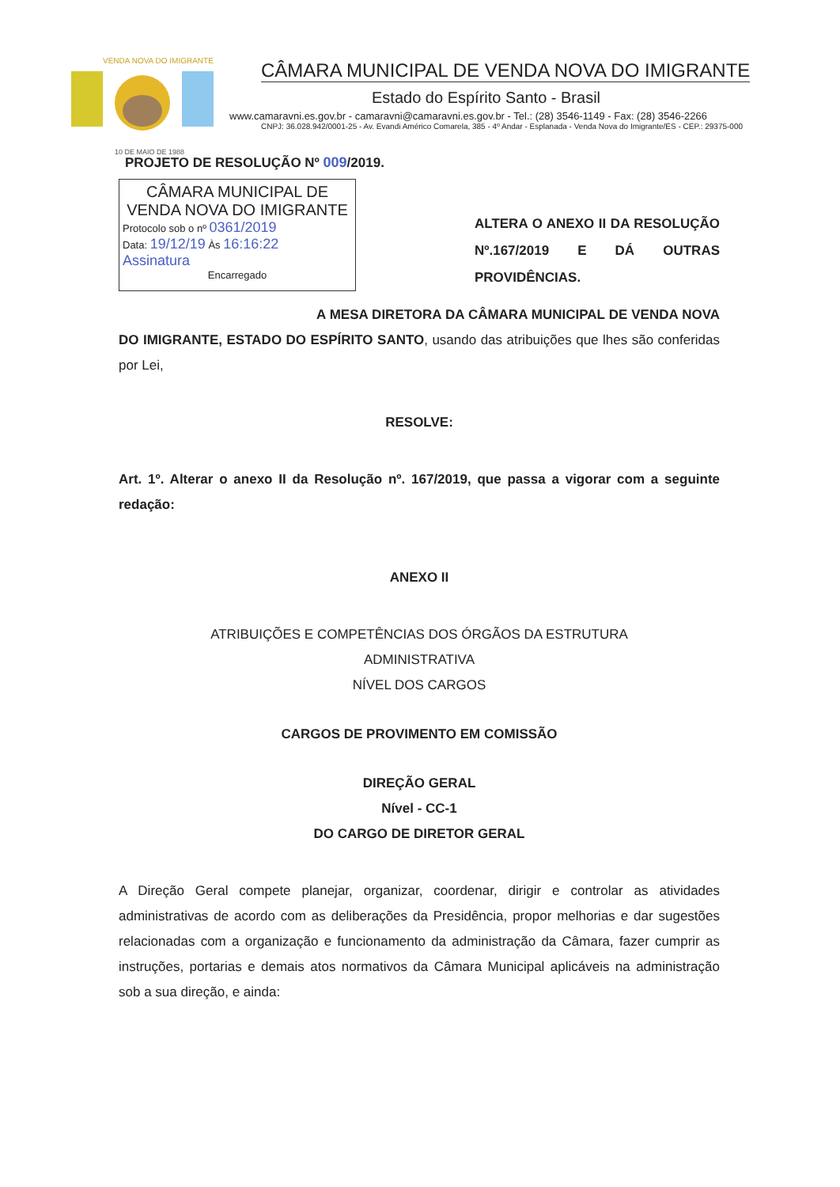VENDA NOVA DO IMIGRANTE
10 DE MAIO DE 1988
CÂMARA MUNICIPAL DE VENDA NOVA DO IMIGRANTE
Estado do Espírito Santo - Brasil
www.camaravni.es.gov.br - camaravni@camaravni.es.gov.br - Tel.: (28) 3546-1149 - Fax: (28) 3546-2266
CNPJ: 36.028.942/0001-25 - Av. Evandi Américo Comarela, 385 - 4º Andar - Esplanada - Venda Nova do Imigrante/ES - CEP.: 29375-000
PROJETO DE RESOLUÇÃO Nº 009/2019.
CÂMARA MUNICIPAL DE
VENDA NOVA DO IMIGRANTE
Protocolo sob o nº 0361/2019
Data: 19/12/19 Às 16:16:22
Assinatura
Encarregado
ALTERA O ANEXO II DA RESOLUÇÃO Nº.167/2019 E DÁ OUTRAS PROVIDÊNCIAS.
A MESA DIRETORA DA CÂMARA MUNICIPAL DE VENDA NOVA DO IMIGRANTE, ESTADO DO ESPÍRITO SANTO, usando das atribuições que lhes são conferidas por Lei,
RESOLVE:
Art. 1º. Alterar o anexo II da Resolução nº. 167/2019, que passa a vigorar com a seguinte redação:
ANEXO II
ATRIBUIÇÕES E COMPETÊNCIAS DOS ÓRGÃOS DA ESTRUTURA
ADMINISTRATIVA
NÍVEL DOS CARGOS
CARGOS DE PROVIMENTO EM COMISSÃO
DIREÇÃO GERAL
Nível - CC-1
DO CARGO DE DIRETOR GERAL
A Direção Geral compete planejar, organizar, coordenar, dirigir e controlar as atividades administrativas de acordo com as deliberações da Presidência, propor melhorias e dar sugestões relacionadas com a organização e funcionamento da administração da Câmara, fazer cumprir as instruções, portarias e demais atos normativos da Câmara Municipal aplicáveis na administração sob a sua direção, e ainda: